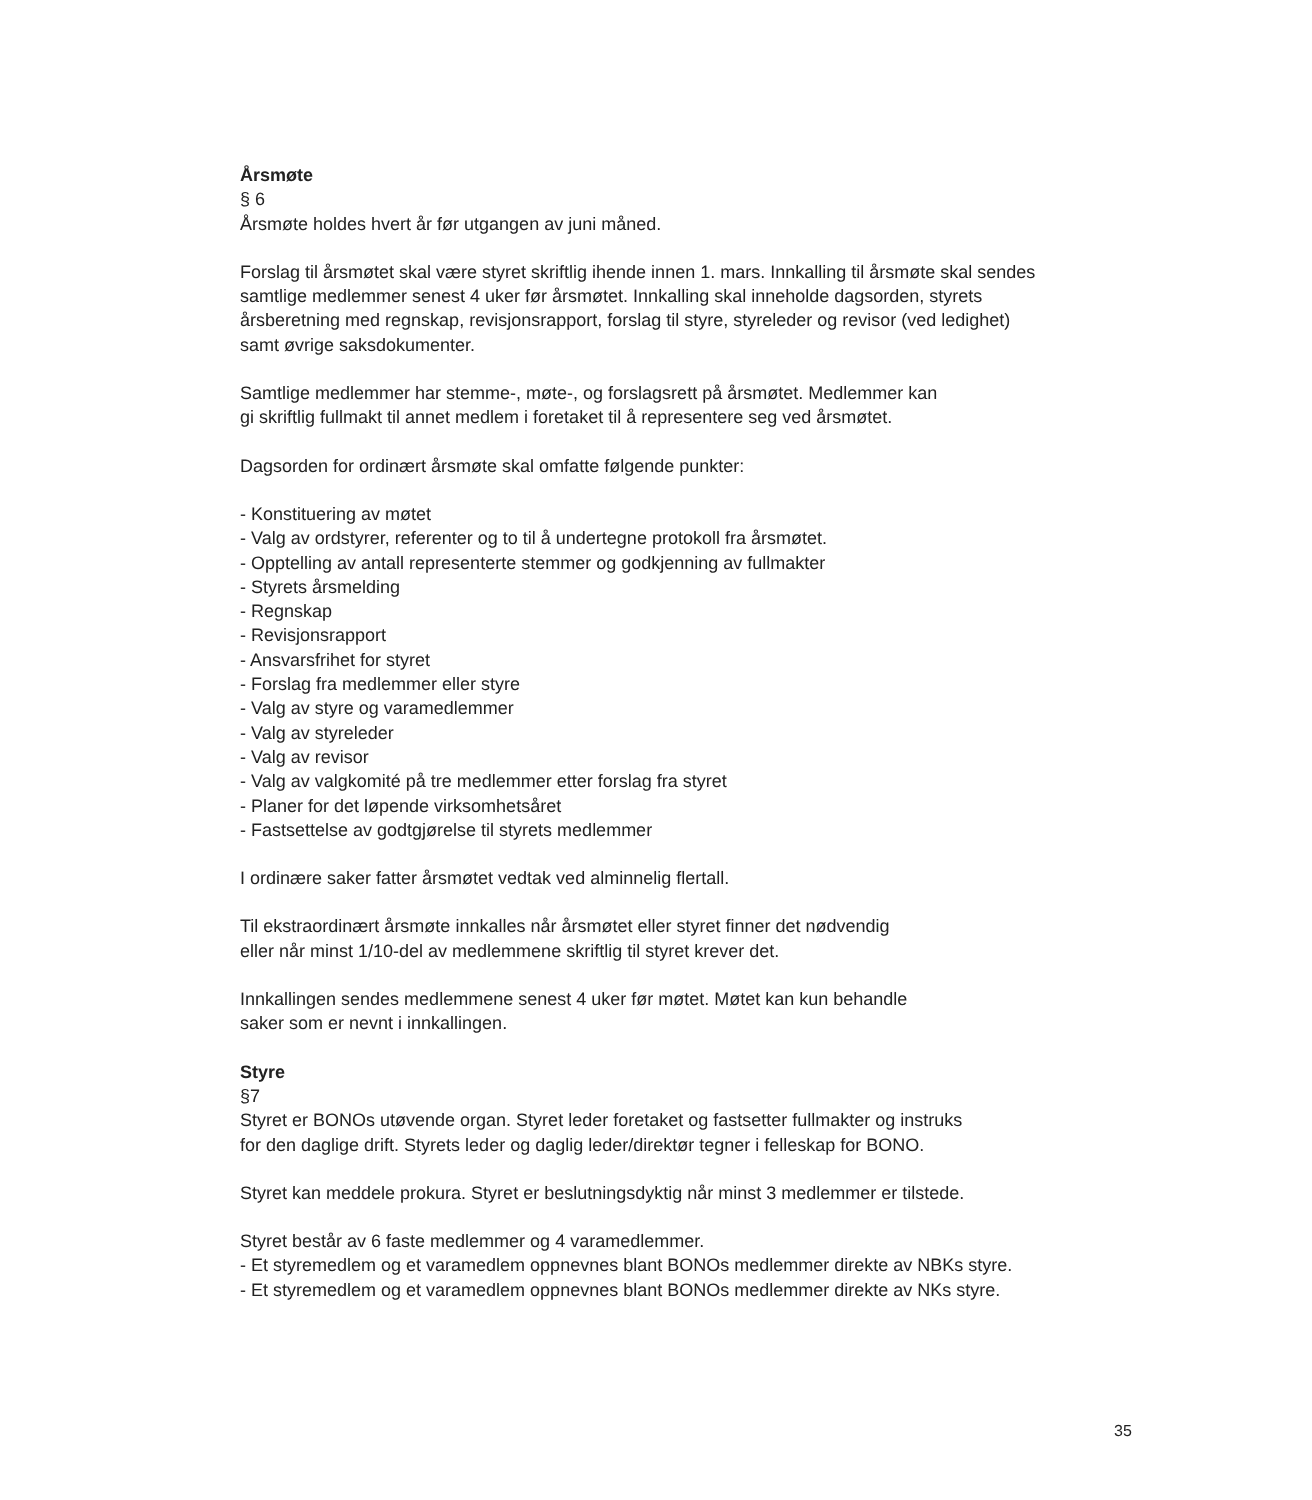Årsmøte
§ 6
Årsmøte holdes hvert år før utgangen av juni måned.
Forslag til årsmøtet skal være styret skriftlig ihende innen 1. mars. Innkalling til årsmøte skal sendes samtlige medlemmer senest 4 uker før årsmøtet. Innkalling skal inneholde dagsorden, styrets årsberetning med regnskap, revisjonsrapport, forslag til styre, styreleder og revisor (ved ledighet) samt øvrige saksdokumenter.
Samtlige medlemmer har stemme-, møte-, og forslagsrett på årsmøtet. Medlemmer kan
gi skriftlig fullmakt til annet medlem i foretaket til å representere seg ved årsmøtet.
Dagsorden for ordinært årsmøte skal omfatte følgende punkter:
- Konstituering av møtet
- Valg av ordstyrer, referenter og to til å undertegne protokoll fra årsmøtet.
- Opptelling av antall representerte stemmer og godkjenning av fullmakter
- Styrets årsmelding
- Regnskap
- Revisjonsrapport
- Ansvarsfrihet for styret
- Forslag fra medlemmer eller styre
- Valg av styre og varamedlemmer
- Valg av styreleder
- Valg av revisor
- Valg av valgkomité på tre medlemmer etter forslag fra styret
- Planer for det løpende virksomhetsåret
- Fastsettelse av godtgjørelse til styrets medlemmer
I ordinære saker fatter årsmøtet vedtak ved alminnelig flertall.
Til ekstraordinært årsmøte innkalles når årsmøtet eller styret finner det nødvendig
eller når minst 1/10-del av medlemmene skriftlig til styret krever det.
Innkallingen sendes medlemmene senest 4 uker før møtet. Møtet kan kun behandle
saker som er nevnt i innkallingen.
Styre
§7
Styret er BONOs utøvende organ. Styret leder foretaket og fastsetter fullmakter og instruks
for den daglige drift. Styrets leder og daglig leder/direktør tegner i felleskap for BONO.
Styret kan meddele prokura. Styret er beslutningsdyktig når minst 3 medlemmer er tilstede.
Styret består av 6 faste medlemmer og 4 varamedlemmer.
- Et styremedlem og et varamedlem oppnevnes blant BONOs medlemmer direkte av NBKs styre.
- Et styremedlem og et varamedlem oppnevnes blant BONOs medlemmer direkte av NKs styre.
35